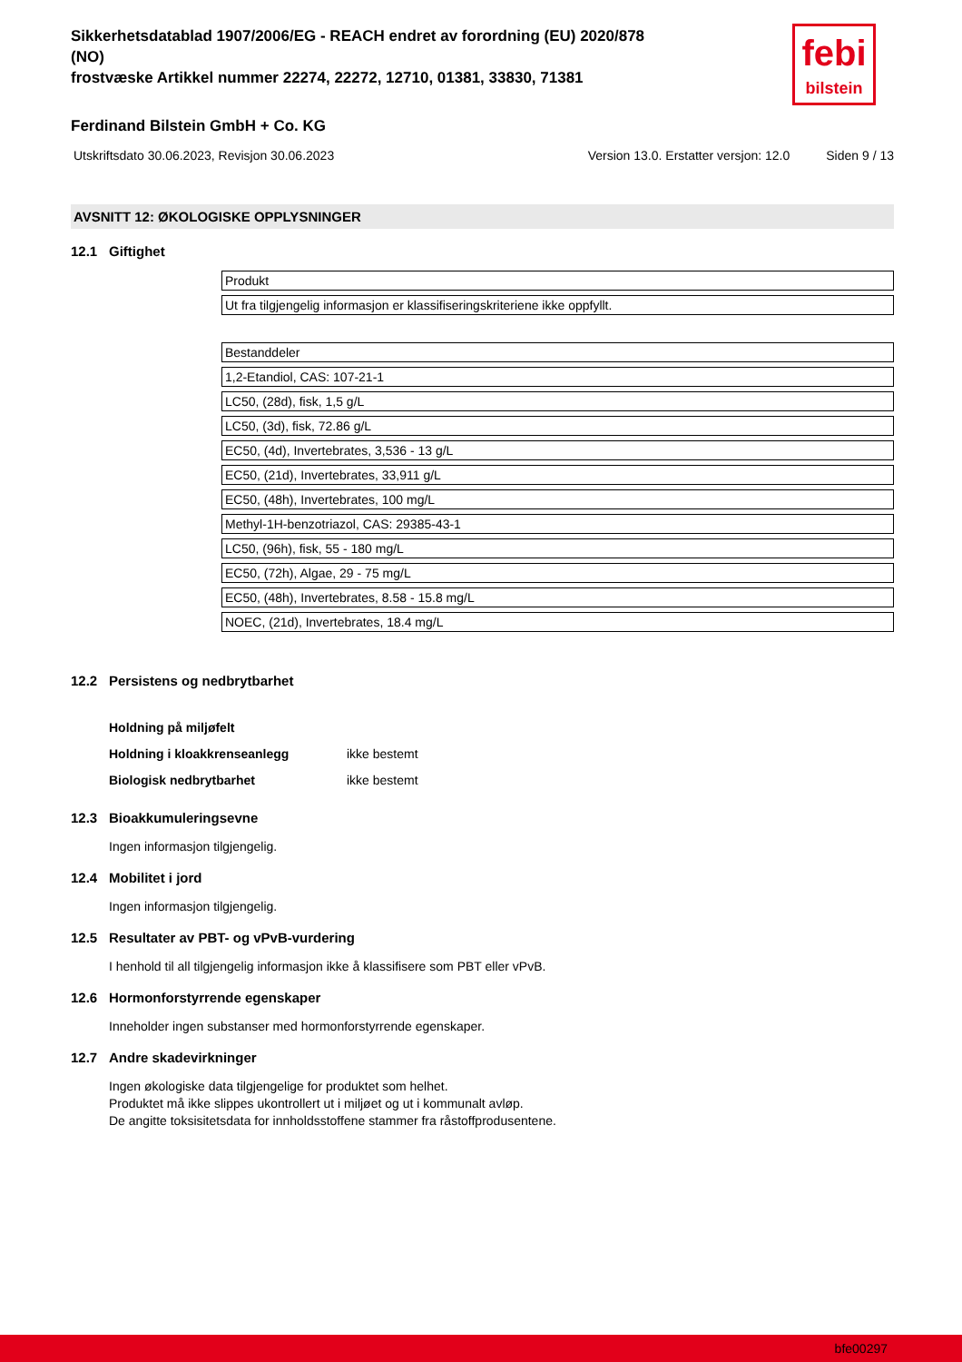febi
bilstein
Sikkerhetsdatablad 1907/2006/EG - REACH endret av forordning (EU) 2020/878
(NO)
frostvæske Artikkel nummer 22274, 22272, 12710, 01381, 33830, 71381
Ferdinand Bilstein GmbH + Co. KG
Utskriftsdato 30.06.2023, Revisjon 30.06.2023 Version 13.0. Erstatter versjon: 12.0 Siden 9 / 13
AVSNITT 12: ØKOLOGISKE OPPLYSNINGER
12.1 Giftighet
| Produkt |
| Ut fra tilgjengelig informasjon er klassifiseringskriteriene ikke oppfyllt. |
| Bestanddeler |
| 1,2-Etandiol, CAS: 107-21-1 |
| LC50, (28d), fisk, 1,5 g/L |
| LC50, (3d), fisk, 72.86 g/L |
| EC50, (4d), Invertebrates, 3,536 - 13 g/L |
| EC50, (21d), Invertebrates, 33,911 g/L |
| EC50, (48h), Invertebrates, 100 mg/L |
| Methyl-1H-benzotriazol, CAS: 29385-43-1 |
| LC50, (96h), fisk, 55 - 180 mg/L |
| EC50, (72h), Algae, 29 - 75 mg/L |
| EC50, (48h), Invertebrates, 8.58 - 15.8 mg/L |
| NOEC, (21d), Invertebrates, 18.4 mg/L |
12.2 Persistens og nedbrytbarhet
| Holdning på miljøfelt | |
| Holdning i kloakkrenseanlegg | ikke bestemt |
| Biologisk nedbrytbarhet | ikke bestemt |
12.3 Bioakkumuleringsevne
Ingen informasjon tilgjengelig.
12.4 Mobilitet i jord
Ingen informasjon tilgjengelig.
12.5 Resultater av PBT- og vPvB-vurdering
I henhold til all tilgjengelig informasjon ikke å klassifisere som PBT eller vPvB.
12.6 Hormonforstyrrende egenskaper
Inneholder ingen substanser med hormonforstyrrende egenskaper.
12.7 Andre skadevirkninger
Ingen økologiske data tilgjengelige for produktet som helhet.
Produktet må ikke slippes ukontrollert ut i miljøet og ut i kommunalt avløp.
De angitte toksisitetsdata for innholdsstoffene stammer fra råstoffprodusentene.
bfe00297